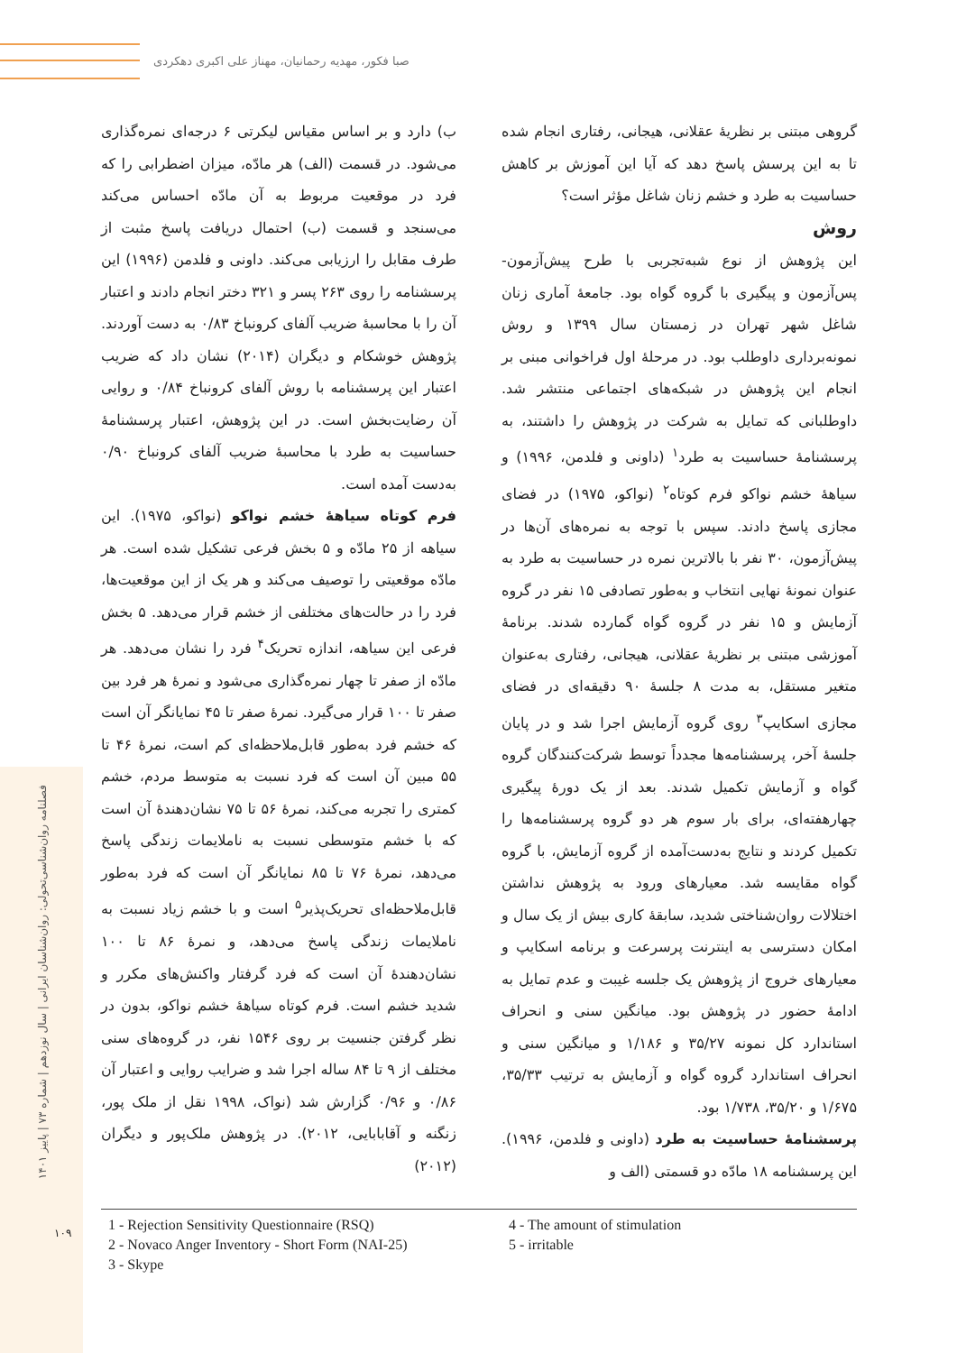صبا فکور، مهدیه رحمانیان، مهناز علی اکبری دهکردی
فصلنامه روان‌شناسی‌تحولی: روان‌شناسان ایرانی | سال نوزدهم | شماره ۷۳ | پاییز ۱۴۰۱
۱۰۹
گروهی مبتنی بر نظریهٔ عقلانی، هیجانی، رفتاری انجام شده تا به این پرسش پاسخ دهد که آیا این آموزش بر کاهش حساسیت به طرد و خشم زنان شاغل مؤثر است؟
روش
این پژوهش از نوع شبه‌تجربی با طرح پیش‌آزمون- پس‌آزمون و پیگیری با گروه گواه بود. جامعهٔ آماری زنان شاغل شهر تهران در زمستان سال ۱۳۹۹ و روش نمونه‌برداری داوطلب بود. در مرحلهٔ اول فراخوانی مبنی بر انجام این پژوهش در شبکه‌های اجتماعی منتشر شد. داوطلبانی که تمایل به شرکت در پژوهش را داشتند، به پرسشنامهٔ حساسیت به طرد<sup>۱</sup> (داونی و فلدمن، ۱۹۹۶) و سیاههٔ خشم نواکو فرم کوتاه<sup>۲</sup> (نواکو، ۱۹۷۵) در فضای مجازی پاسخ دادند. سپس با توجه به نمره‌های آن‌ها در پیش‌آزمون، ۳۰ نفر با بالاترین نمره در حساسیت به طرد به عنوان نمونهٔ نهایی انتخاب و به‌طور تصادفی ۱۵ نفر در گروه آزمایش و ۱۵ نفر در گروه گواه گمارده شدند. برنامهٔ آموزشی مبتنی بر نظریهٔ عقلانی، هیجانی، رفتاری به‌عنوان متغیر مستقل، به مدت ۸ جلسهٔ ۹۰ دقیقه‌ای در فضای مجازی اسکایپ<sup>۳</sup> روی گروه آزمایش اجرا شد و در پایان جلسهٔ آخر، پرسشنامه‌ها مجدداً توسط شرکت‌کنندگان گروه گواه و آزمایش تکمیل شدند. بعد از یک دورهٔ پیگیری چهارهفته‌ای، برای بار سوم هر دو گروه پرسشنامه‌ها را تکمیل کردند و نتایج به‌دست‌آمده از گروه آزمایش، با گروه گواه مقایسه شد. معیارهای ورود به پژوهش نداشتن اختلالات روان‌شناختی شدید، سابقهٔ کاری بیش از یک سال و امکان دسترسی به اینترنت پرسرعت و برنامه اسکایپ و معیارهای خروج از پژوهش یک جلسه غیبت و عدم تمایل به ادامهٔ حضور در پژوهش بود. میانگین سنی و انحراف استاندارد کل نمونه ۳۵/۲۷ و ۱/۱۸۶ و میانگین سنی و انحراف استاندارد گروه گواه و آزمایش به ترتیب ۳۵/۳۳، ۱/۶۷۵ و ۳۵/۲۰، ۱/۷۳۸ بود.
پرسشنامهٔ حساسیت به طرد (داونی و فلدمن، ۱۹۹۶). این پرسشنامه ۱۸ مادّه دو قسمتی (الف و
ب) دارد و بر اساس مقیاس لیکرتی ۶ درجه‌ای نمره‌گذاری می‌شود. در قسمت (الف) هر مادّه، میزان اضطرابی را که فرد در موقعیت مربوط به آن مادّه احساس می‌کند می‌سنجد و قسمت (ب) احتمال دریافت پاسخ مثبت از طرف مقابل را ارزیابی می‌کند. داونی و فلدمن (۱۹۹۶) این پرسشنامه را روی ۲۶۳ پسر و ۳۲۱ دختر انجام دادند و اعتبار آن را با محاسبهٔ ضریب آلفای کرونباخ ۰/۸۳ به دست آوردند. پژوهش خوشکام و دیگران (۲۰۱۴) نشان داد که ضریب اعتبار این پرسشنامه با روش آلفای کرونباخ ۰/۸۴ و روایی آن رضایت‌بخش است. در این پژوهش، اعتبار پرسشنامهٔ حساسیت به طرد با محاسبهٔ ضریب آلفای کرونباخ ۰/۹۰ به‌دست آمده است.
فرم کوتاه سیاههٔ خشم نواکو (نواکو، ۱۹۷۵). این سیاهه از ۲۵ مادّه و ۵ بخش فرعی تشکیل شده است. هر مادّه موقعیتی را توصیف می‌کند و هر یک از این موقعیت‌ها، فرد را در حالت‌های مختلفی از خشم قرار می‌دهد. ۵ بخش فرعی این سیاهه، اندازه تحریک<sup>۴</sup> فرد را نشان می‌دهد. هر مادّه از صفر تا چهار نمره‌گذاری می‌شود و نمرهٔ هر فرد بین صفر تا ۱۰۰ قرار می‌گیرد. نمرهٔ صفر تا ۴۵ نمایانگر آن است که خشم فرد به‌طور قابل‌ملاحظه‌ای کم است، نمرهٔ ۴۶ تا ۵۵ مبین آن است که فرد نسبت به متوسط مردم، خشم کمتری را تجربه می‌کند، نمرهٔ ۵۶ تا ۷۵ نشان‌دهندهٔ آن است که با خشم متوسطی نسبت به ناملایمات زندگی پاسخ می‌دهد، نمرهٔ ۷۶ تا ۸۵ نمایانگر آن است که فرد به‌طور قابل‌ملاحظه‌ای تحریک‌پذیر<sup>۵</sup> است و با خشم زیاد نسبت به ناملایمات زندگی پاسخ می‌دهد، و نمرهٔ ۸۶ تا ۱۰۰ نشان‌دهندهٔ آن است که فرد گرفتار واکنش‌های مکرر و شدید خشم است. فرم کوتاه سیاههٔ خشم نواکو، بدون در نظر گرفتن جنسیت بر روی ۱۵۴۶ نفر، در گروه‌های سنی مختلف از ۹ تا ۸۴ ساله اجرا شد و ضرایب روایی و اعتبار آن ۰/۸۶ و ۰/۹۶ گزارش شد (نواک، ۱۹۹۸ نقل از ملک پور، زنگنه و آقابابایی، ۲۰۱۲). در پژوهش ملک‌پور و دیگران (۲۰۱۲)
1 - Rejection Sensitivity Questionnaire (RSQ)
2 - Novaco Anger Inventory - Short Form (NAI-25)
3 - Skype
4 - The amount of stimulation
5 - irritable